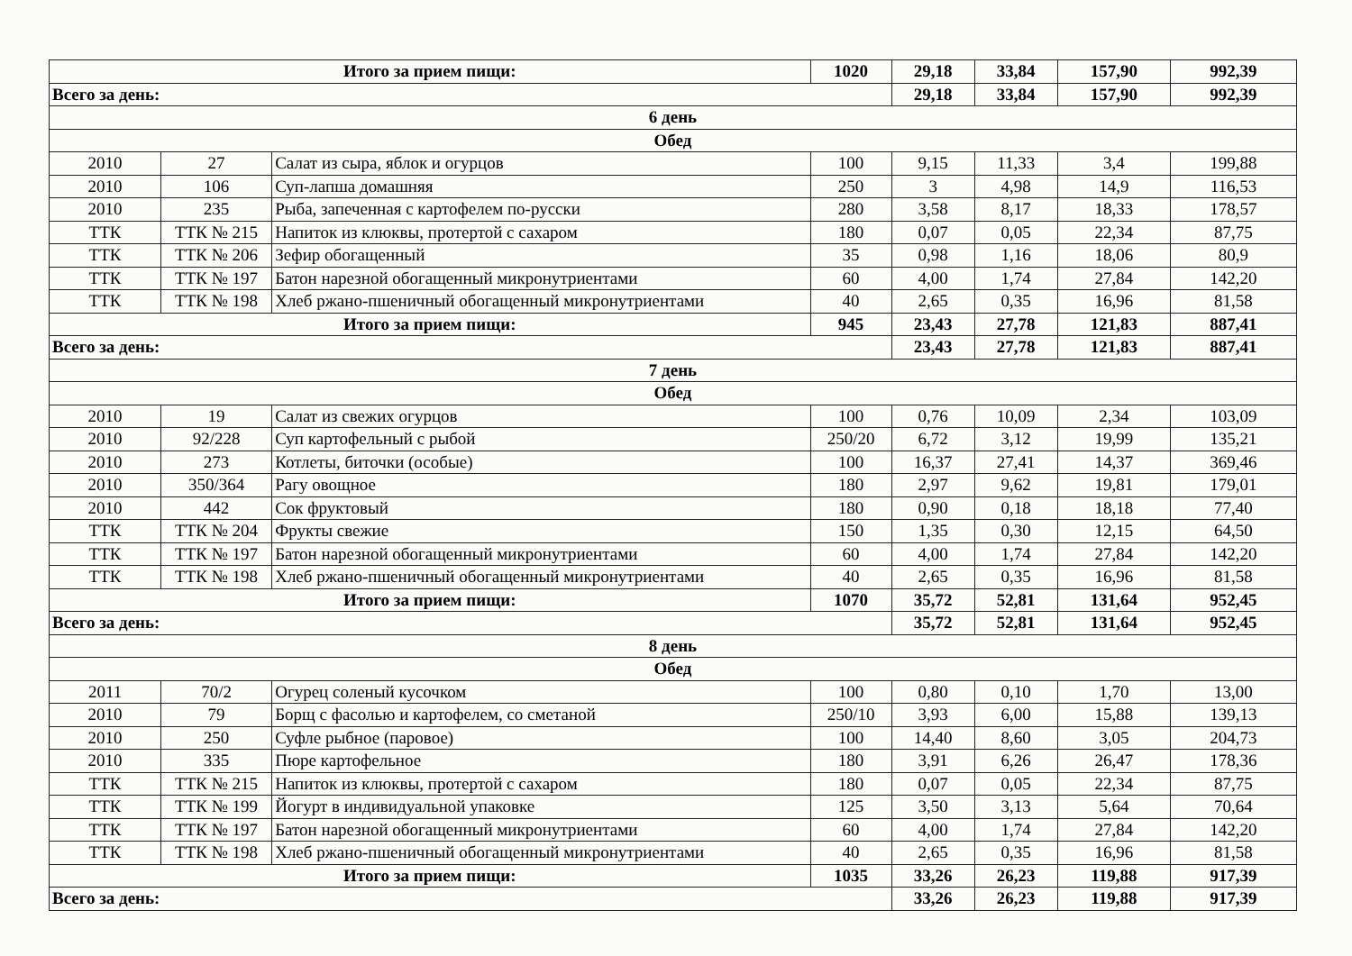| Итого за прием пищи: | | | 1020 | 29,18 | 33,84 | 157,90 | 992,39 |
| Всего за день: | | | | 29,18 | 33,84 | 157,90 | 992,39 |
| 6 день | | | | | | | |
| Обед | | | | | | | |
| 2010 | 27 | Салат из сыра, яблок и огурцов | 100 | 9,15 | 11,33 | 3,4 | 199,88 |
| 2010 | 106 | Суп-лапша домашняя | 250 | 3 | 4,98 | 14,9 | 116,53 |
| 2010 | 235 | Рыба, запеченная с картофелем по-русски | 280 | 3,58 | 8,17 | 18,33 | 178,57 |
| ТТК | ТТК № 215 | Напиток из клюквы, протертой с сахаром | 180 | 0,07 | 0,05 | 22,34 | 87,75 |
| ТТК | ТТК № 206 | Зефир обогащенный | 35 | 0,98 | 1,16 | 18,06 | 80,9 |
| ТТК | ТТК № 197 | Батон нарезной обогащенный микронутриентами | 60 | 4,00 | 1,74 | 27,84 | 142,20 |
| ТТК | ТТК № 198 | Хлеб ржано-пшеничный обогащенный микронутриентами | 40 | 2,65 | 0,35 | 16,96 | 81,58 |
| Итого за прием пищи: | | | 945 | 23,43 | 27,78 | 121,83 | 887,41 |
| Всего за день: | | | | 23,43 | 27,78 | 121,83 | 887,41 |
| 7 день | | | | | | | |
| Обед | | | | | | | |
| 2010 | 19 | Салат из свежих огурцов | 100 | 0,76 | 10,09 | 2,34 | 103,09 |
| 2010 | 92/228 | Суп картофельный с рыбой | 250/20 | 6,72 | 3,12 | 19,99 | 135,21 |
| 2010 | 273 | Котлеты, биточки (особые) | 100 | 16,37 | 27,41 | 14,37 | 369,46 |
| 2010 | 350/364 | Рагу овощное | 180 | 2,97 | 9,62 | 19,81 | 179,01 |
| 2010 | 442 | Сок фруктовый | 180 | 0,90 | 0,18 | 18,18 | 77,40 |
| ТТК | ТТК № 204 | Фрукты свежие | 150 | 1,35 | 0,30 | 12,15 | 64,50 |
| ТТК | ТТК № 197 | Батон нарезной обогащенный микронутриентами | 60 | 4,00 | 1,74 | 27,84 | 142,20 |
| ТТК | ТТК № 198 | Хлеб ржано-пшеничный обогащенный микронутриентами | 40 | 2,65 | 0,35 | 16,96 | 81,58 |
| Итого за прием пищи: | | | 1070 | 35,72 | 52,81 | 131,64 | 952,45 |
| Всего за день: | | | | 35,72 | 52,81 | 131,64 | 952,45 |
| 8 день | | | | | | | |
| Обед | | | | | | | |
| 2011 | 70/2 | Огурец соленый кусочком | 100 | 0,80 | 0,10 | 1,70 | 13,00 |
| 2010 | 79 | Борщ с фасолью и картофелем, со сметаной | 250/10 | 3,93 | 6,00 | 15,88 | 139,13 |
| 2010 | 250 | Суфле рыбное (паровое) | 100 | 14,40 | 8,60 | 3,05 | 204,73 |
| 2010 | 335 | Пюре картофельное | 180 | 3,91 | 6,26 | 26,47 | 178,36 |
| ТТК | ТТК № 215 | Напиток из клюквы, протертой с сахаром | 180 | 0,07 | 0,05 | 22,34 | 87,75 |
| ТТК | ТТК № 199 | Йогурт в индивидуальной упаковке | 125 | 3,50 | 3,13 | 5,64 | 70,64 |
| ТТК | ТТК № 197 | Батон нарезной обогащенный микронутриентами | 60 | 4,00 | 1,74 | 27,84 | 142,20 |
| ТТК | ТТК № 198 | Хлеб ржано-пшеничный обогащенный микронутриентами | 40 | 2,65 | 0,35 | 16,96 | 81,58 |
| Итого за прием пищи: | | | 1035 | 33,26 | 26,23 | 119,88 | 917,39 |
| Всего за день: | | | | 33,26 | 26,23 | 119,88 | 917,39 |